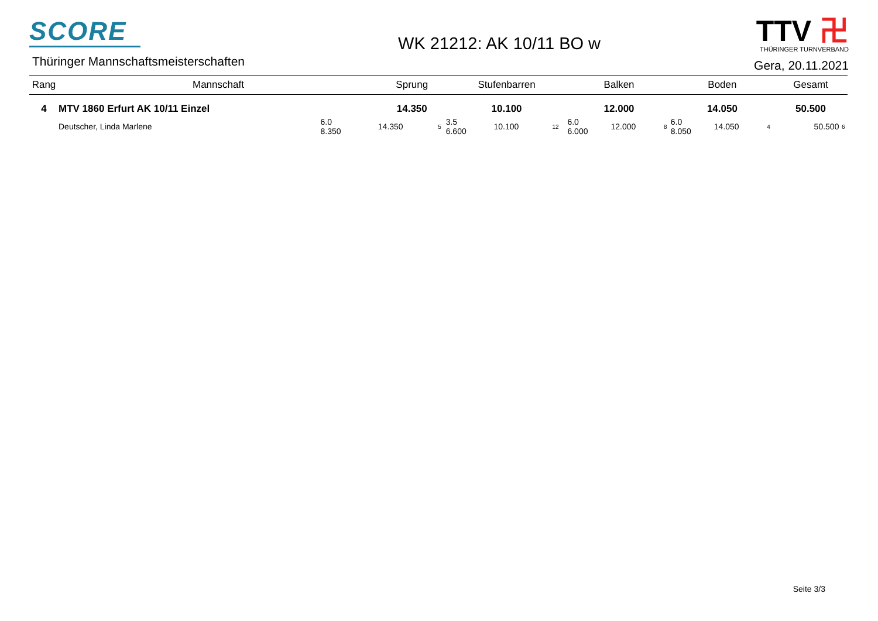SCORE
Thüringer Mannschaftsmeisterschaften
WK 21212: AK 10/11 BO w
TTV 卍
THÜRINGER TURNVERBAND
Gera, 20.11.2021
| Rang | Mannschaft | | Sprung | | Stufenbarren | | | Balken | | | Boden | | | Gesamt | |
| --- | --- | --- | --- | --- | --- | --- | --- | --- | --- | --- | --- | --- | --- | --- | --- |
| 4 | MTV 1860 Erfurt AK 10/11 Einzel | | 14.350 | | 10.100 | | | 12.000 | | | 14.050 | | | 50.500 | |
| | Deutscher, Linda Marlene | 6.0 8.350 | 14.350 | 5 | 3.5 6.600 | 10.100 | 12 | 6.0 6.000 | 12.000 | 8 | 6.0 8.050 | 14.050 | 4 | 50.500 | 6 |
Seite 3/3